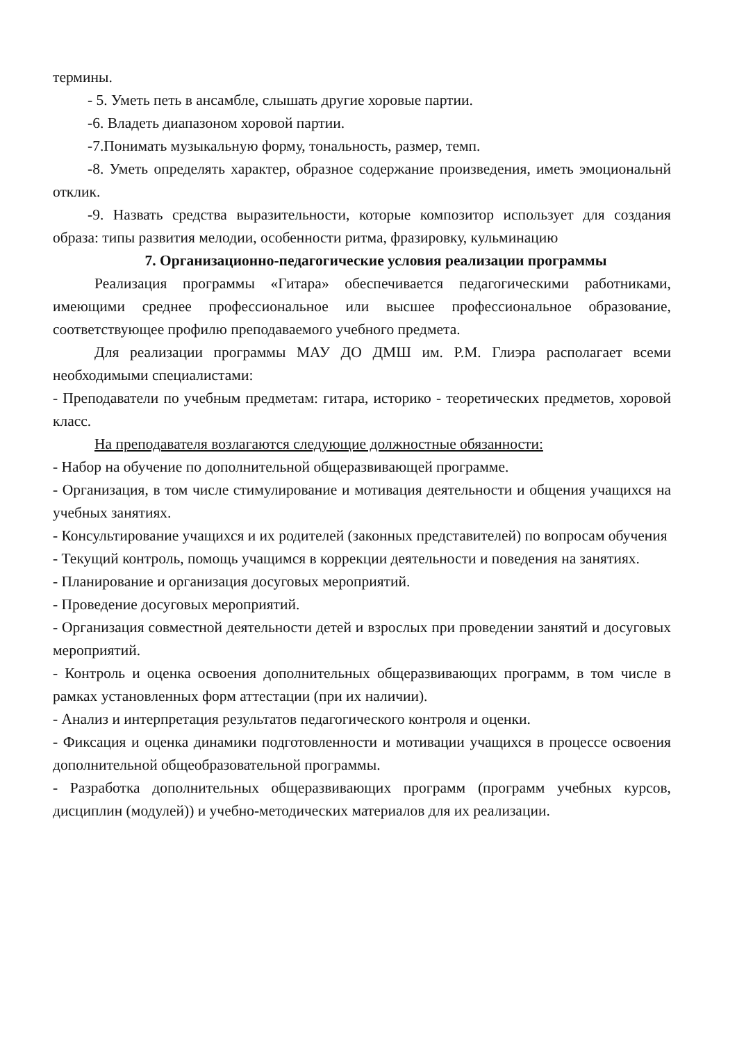термины.
- 5. Уметь петь в ансамбле, слышать другие хоровые партии.
-6. Владеть диапазоном хоровой партии.
-7.Понимать музыкальную форму, тональность, размер, темп.
-8. Уметь определять характер, образное содержание произведения, иметь эмоциональнй отклик.
-9. Назвать средства выразительности, которые композитор использует для создания образа: типы развития мелодии, особенности ритма, фразировку, кульминацию
7. Организационно-педагогические условия реализации программы
Реализация программы «Гитара» обеспечивается педагогическими работниками, имеющими среднее профессиональное или высшее профессиональное образование, соответствующее профилю преподаваемого учебного предмета.
Для реализации программы МАУ ДО ДМШ им. Р.М. Глиэра располагает всеми необходимыми специалистами:
- Преподаватели по учебным предметам: гитара, историко - теоретических предметов, хоровой класс.
На преподавателя возлагаются следующие должностные обязанности:
- Набор на обучение по дополнительной общеразвивающей программе.
- Организация, в том числе стимулирование и мотивация деятельности и общения учащихся на учебных занятиях.
- Консультирование учащихся и их родителей (законных представителей) по вопросам обучения
- Текущий контроль, помощь учащимся в коррекции деятельности и поведения на занятиях.
- Планирование и организация досуговых мероприятий.
- Проведение досуговых мероприятий.
- Организация совместной деятельности детей и взрослых при проведении занятий и досуговых мероприятий.
- Контроль и оценка освоения дополнительных общеразвивающих программ, в том числе в рамках установленных форм аттестации (при их наличии).
- Анализ и интерпретация результатов педагогического контроля и оценки.
- Фиксация и оценка динамики подготовленности и мотивации учащихся в процессе освоения дополнительной общеобразовательной программы.
- Разработка дополнительных общеразвивающих программ (программ учебных курсов, дисциплин (модулей)) и учебно-методических материалов для их реализации.